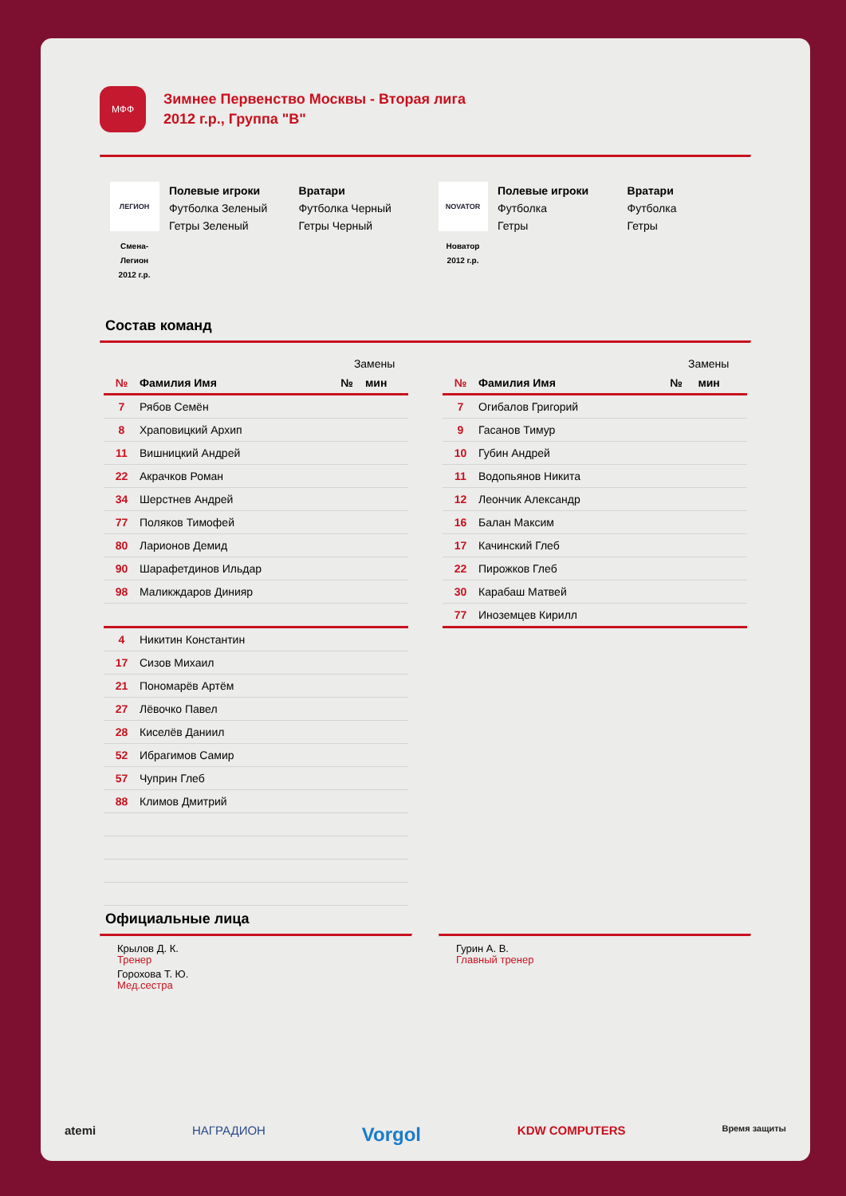МФФ
Зимнее Первенство Москвы - Вторая лига
2012 г.р., Группа "В"
ЛЕГИОН
Смена-
Легион
2012 г.р.
Полевые игроки
Футболка Зеленый
Гетры Зеленый
Вратари
Футболка Черный
Гетры Черный
NOVATOR
Новатор
2012 г.р.
Полевые игроки
Футболка
Гетры
Вратари
Футболка
Гетры
Состав команд
| | | Замены | |
| --- | --- | --- | --- |
| № | Фамилия Имя | № | мин |
| 7 | Рябов Семён | | |
| 8 | Храповицкий Архип | | |
| 11 | Вишницкий Андрей | | |
| 22 | Акрачков Роман | | |
| 34 | Шерстнев Андрей | | |
| 77 | Поляков Тимофей | | |
| 80 | Ларионов Демид | | |
| 90 | Шарафетдинов Ильдар | | |
| 98 | Маликждаров Динияр | | |
| 4 | Никитин Константин | | |
| 17 | Сизов Михаил | | |
| 21 | Пономарёв Артём | | |
| 27 | Лёвочко Павел | | |
| 28 | Киселёв Даниил | | |
| 52 | Ибрагимов Самир | | |
| 57 | Чуприн Глеб | | |
| 88 | Климов Дмитрий | | |
| | | Замены | |
| --- | --- | --- | --- |
| № | Фамилия Имя | № | мин |
| 7 | Огибалов Григорий | | |
| 9 | Гасанов Тимур | | |
| 10 | Губин Андрей | | |
| 11 | Водопьянов Никита | | |
| 12 | Леончик Александр | | |
| 16 | Балан Максим | | |
| 17 | Качинский Глеб | | |
| 22 | Пирожков Глеб | | |
| 30 | Карабаш Матвей | | |
| 77 | Иноземцев Кирилл | | |
Официальные лица
Крылов Д. К.
Тренер
Горохова Т. Ю.
Мед.сестра
Гурин А. В.
Главный тренер
atemi НАГРАДИОН Vorgol KDW COMPUTERS Время защиты